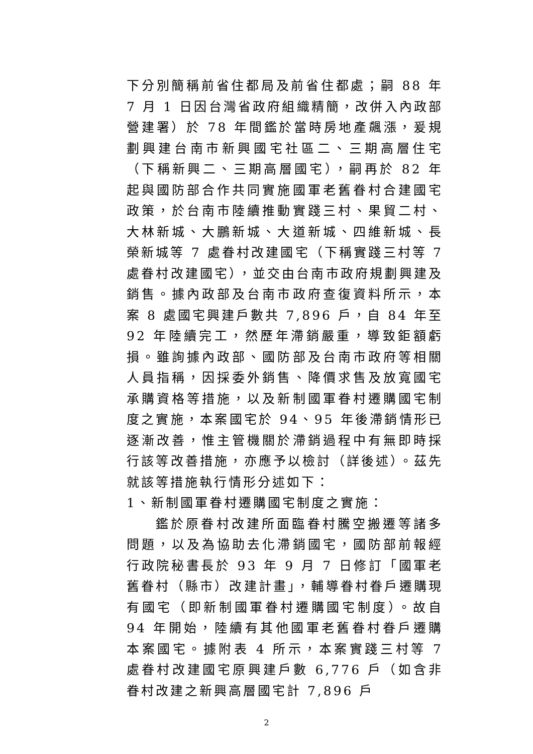下分別簡稱前省住都局及前省住都處；嗣 88 年 7 月 1 日因台灣省政府組織精簡，改併入內政部營建署）於 78 年間鑑於當時房地產飆漲，爰規劃興建台南市新興國宅社區二、三期高層住宅（下稱新興二、三期高層國宅），嗣再於 82 年起與國防部合作共同實施國軍老舊眷村合建國宅政策，於台南市陸續推動實踐三村、果貿二村、大林新城、大鵬新城、大道新城、四維新城、長榮新城等 7 處眷村改建國宅（下稱實踐三村等 7 處眷村改建國宅），並交由台南市政府規劃興建及銷售。據內政部及台南市政府查復資料所示，本案 8 處國宅興建戶數共 7,896 戶，自 84 年至 92 年陸續完工，然歷年滯銷嚴重，導致鉅額虧損。雖詢據內政部、國防部及台南市政府等相關人員指稱，因採委外銷售、降價求售及放寬國宅承購資格等措施，以及新制國軍眷村遷購國宅制度之實施，本案國宅於 94、95 年後滯銷情形已逐漸改善，惟主管機關於滯銷過程中有無即時採行該等改善措施，亦應予以檢討（詳後述）。茲先就該等措施執行情形分述如下：
1、新制國軍眷村遷購國宅制度之實施：
鑑於原眷村改建所面臨眷村騰空搬遷等諸多問題，以及為協助去化滯銷國宅，國防部前報經行政院秘書長於 93 年 9 月 7 日修訂「國軍老舊眷村（縣市）改建計畫」，輔導眷村眷戶遷購現有國宅（即新制國軍眷村遷購國宅制度）。故自 94 年開始，陸續有其他國軍老舊眷村眷戶遷購本案國宅。據附表 4 所示，本案實踐三村等 7 處眷村改建國宅原興建戶數 6,776 戶（如含非眷村改建之新興高層國宅計 7,896 戶
2